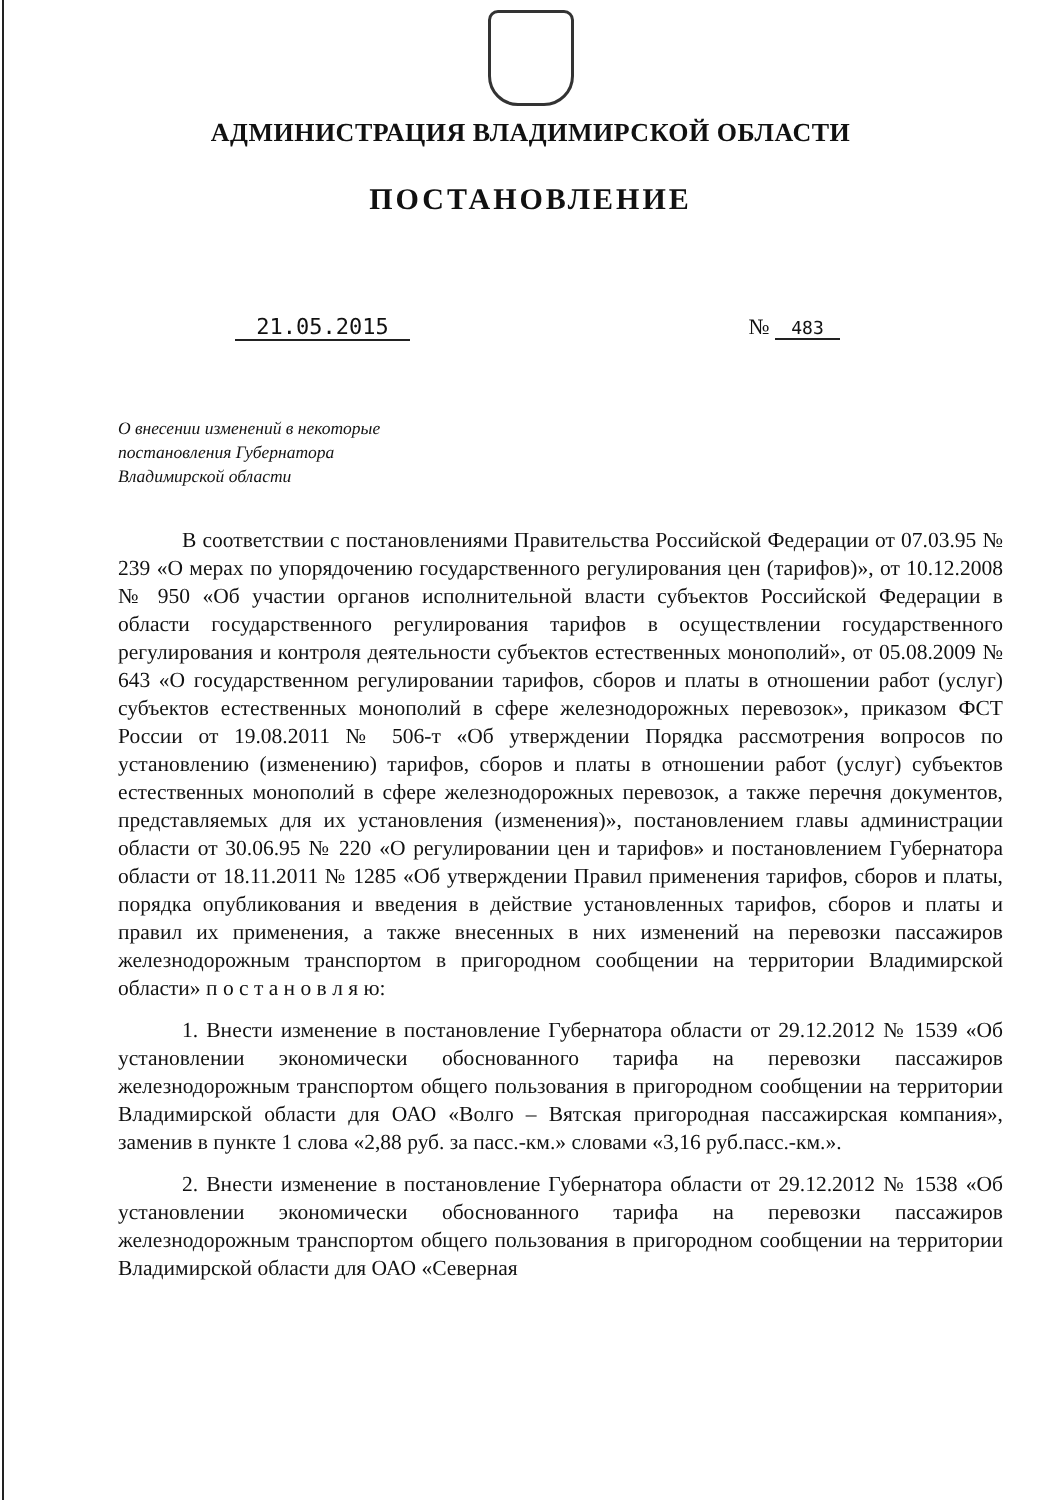АДМИНИСТРАЦИЯ ВЛАДИМИРСКОЙ ОБЛАСТИ
ПОСТАНОВЛЕНИЕ
21.05.2015 № 483
О внесении изменений в некоторые
постановления Губернатора
Владимирской области
В соответствии с постановлениями Правительства Российской Федерации от 07.03.95 № 239 «О мерах по упорядочению государственного регулирования цен (тарифов)», от 10.12.2008 № 950 «Об участии органов исполнительной власти субъектов Российской Федерации в области государственного регулирования тарифов в осуществлении государственного регулирования и контроля деятельности субъектов естественных монополий», от 05.08.2009 № 643 «О государственном регулировании тарифов, сборов и платы в отношении работ (услуг) субъектов естественных монополий в сфере железнодорожных перевозок», приказом ФСТ России от 19.08.2011 № 506-т «Об утверждении Порядка рассмотрения вопросов по установлению (изменению) тарифов, сборов и платы в отношении работ (услуг) субъектов естественных монополий в сфере железнодорожных перевозок, а также перечня документов, представляемых для их установления (изменения)», постановлением главы администрации области от 30.06.95 № 220 «О регулировании цен и тарифов» и постановлением Губернатора области от 18.11.2011 № 1285 «Об утверждении Правил применения тарифов, сборов и платы, порядка опубликования и введения в действие установленных тарифов, сборов и платы и правил их применения, а также внесенных в них изменений на перевозки пассажиров железнодорожным транспортом в пригородном сообщении на территории Владимирской области» п о с т а н о в л я ю:
1. Внести изменение в постановление Губернатора области от 29.12.2012 № 1539 «Об установлении экономически обоснованного тарифа на перевозки пассажиров железнодорожным транспортом общего пользования в пригородном сообщении на территории Владимирской области для ОАО «Волго – Вятская пригородная пассажирская компания», заменив в пункте 1 слова «2,88 руб. за пасс.-км.» словами «3,16 руб.пасс.-км.».
2. Внести изменение в постановление Губернатора области от 29.12.2012 № 1538 «Об установлении экономически обоснованного тарифа на перевозки пассажиров железнодорожным транспортом общего пользования в пригородном сообщении на территории Владимирской области для ОАО «Северная